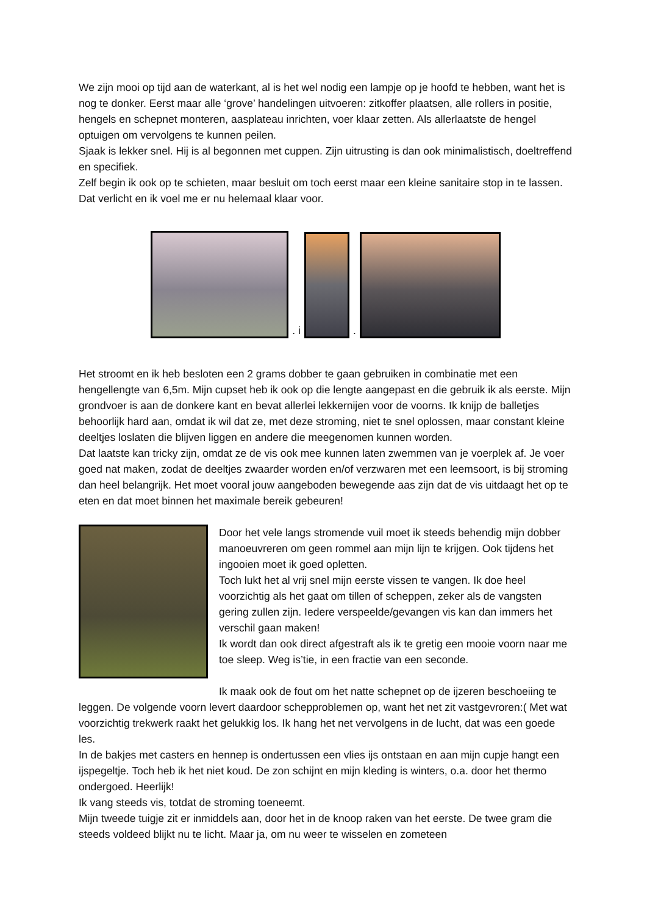We zijn mooi op tijd aan de waterkant, al is het wel nodig een lampje op je hoofd te hebben, want het is nog te donker. Eerst maar alle ‘grove’ handelingen uitvoeren: zitkoffer plaatsen, alle rollers in positie, hengels en schepnet monteren, aasplateau inrichten, voer klaar zetten. Als allerlaatste de hengel optuigen om vervolgens te kunnen peilen.
Sjaak is lekker snel. Hij is al begonnen met cuppen. Zijn uitrusting is dan ook minimalistisch, doeltreffend en specifiek.
Zelf begin ik ook op te schieten, maar besluit om toch eerst maar een kleine sanitaire stop in te lassen. Dat verlicht en ik voel me er nu helemaal klaar voor.
. i
.
Het stroomt en ik heb besloten een 2 grams dobber te gaan gebruiken in combinatie met een hengellengte van 6,5m. Mijn cupset heb ik ook op die lengte aangepast en die gebruik ik als eerste. Mijn grondvoer is aan de donkere kant en bevat allerlei lekkernijen voor de voorns. Ik knijp de balletjes behoorlijk hard aan, omdat ik wil dat ze, met deze stroming, niet te snel oplossen, maar constant kleine deeltjes loslaten die blijven liggen en andere die meegenomen kunnen worden.
Dat laatste kan tricky zijn, omdat ze de vis ook mee kunnen laten zwemmen van je voerplek af. Je voer goed nat maken, zodat de deeltjes zwaarder worden en/of verzwaren met een leemsoort, is bij stroming dan heel belangrijk. Het moet vooral jouw aangeboden bewegende aas zijn dat de vis uitdaagt het op te eten en dat moet binnen het maximale bereik gebeuren!
Door het vele langs stromende vuil moet ik steeds behendig mijn dobber manoeuvreren om geen rommel aan mijn lijn te krijgen. Ook tijdens het ingooien moet ik goed opletten.
Toch lukt het al vrij snel mijn eerste vissen te vangen. Ik doe heel voorzichtig als het gaat om tillen of scheppen, zeker als de vangsten gering zullen zijn. Iedere verspeelde/gevangen vis kan dan immers het verschil gaan maken!
Ik wordt dan ook direct afgestraft als ik te gretig een mooie voorn naar me toe sleep. Weg is’tie, in een fractie van een seconde.
Ik maak ook de fout om het natte schepnet op de ijzeren beschoeiing te leggen. De volgende voorn levert daardoor schepproblemen op, want het net zit vastgevroren:( Met wat voorzichtig trekwerk raakt het gelukkig los. Ik hang het net vervolgens in de lucht, dat was een goede les.
In de bakjes met casters en hennep is ondertussen een vlies ijs ontstaan en aan mijn cupje hangt een ijspegeltje. Toch heb ik het niet koud. De zon schijnt en mijn kleding is winters, o.a. door het thermo ondergoed. Heerlijk!
Ik vang steeds vis, totdat de stroming toeneemt.
Mijn tweede tuigje zit er inmiddels aan, door het in de knoop raken van het eerste. De twee gram die steeds voldeed blijkt nu te licht. Maar ja, om nu weer te wisselen en zometeen